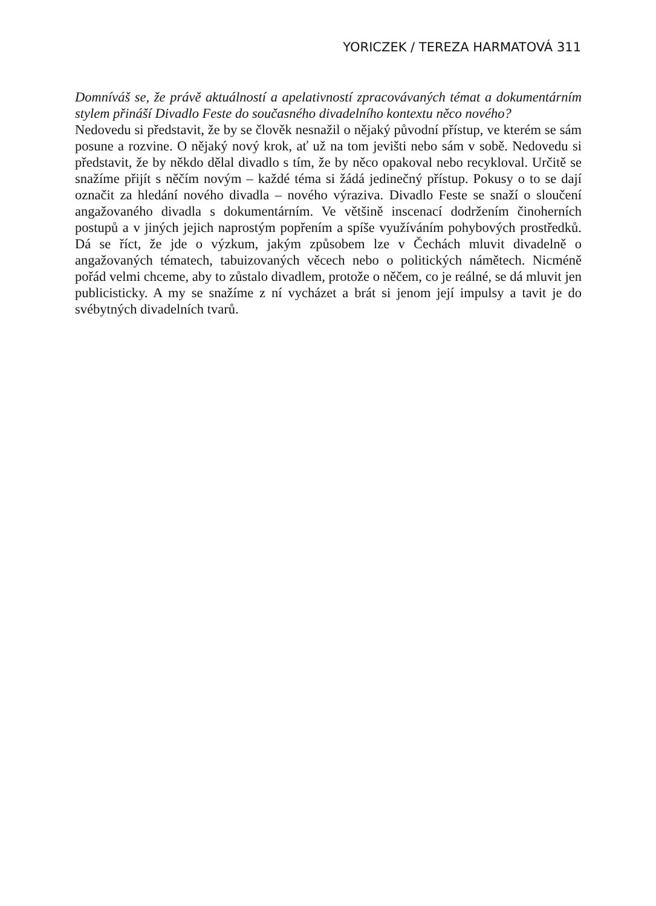YORICZEK / TEREZA HARMATOVÁ 311
Domníváš se, že právě aktuálností a apelativností zpracovávaných témat a dokumentárním stylem přináší Divadlo Feste do současného divadelního kontextu něco nového?
Nedovedu si představit, že by se člověk nesnažil o nějaký původní přístup, ve kterém se sám posune a rozvine. O nějaký nový krok, ať už na tom jevišti nebo sám v sobě. Nedovedu si představit, že by někdo dělal divadlo s tím, že by něco opakoval nebo recykloval. Určitě se snažíme přijít s něčím novým – každé téma si žádá jedinečný přístup. Pokusy o to se dají označit za hledání nového divadla – nového výraziva. Divadlo Feste se snaží o sloučení angažovaného divadla s dokumentárním. Ve většině inscenací dodržením činoherních postupů a v jiných jejich naprostým popřením a spíše využíváním pohybových prostředků. Dá se říct, že jde o výzkum, jakým způsobem lze v Čechách mluvit divadelně o angažovaných tématech, tabuizovaných věcech nebo o politických námětech. Nicméně pořád velmi chceme, aby to zůstalo divadlem, protože o něčem, co je reálné, se dá mluvit jen publicisticky. A my se snažíme z ní vycházet a brát si jenom její impulsy a tavit je do svébytných divadelních tvarů.